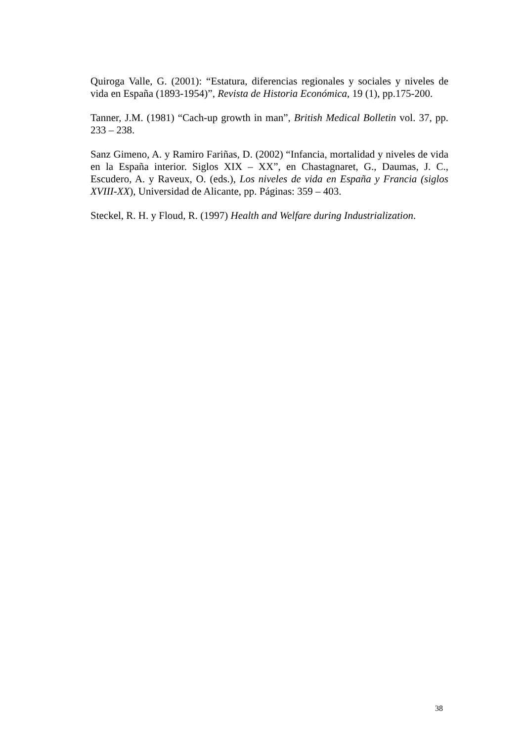Quiroga Valle, G. (2001): “Estatura, diferencias regionales y sociales y niveles de vida en España (1893-1954)”, Revista de Historia Económica, 19 (1), pp.175-200.
Tanner, J.M. (1981) “Cach-up growth in man”, British Medical Bolletin vol. 37, pp. 233 – 238.
Sanz Gimeno, A. y Ramiro Fariñas, D. (2002) “Infancia, mortalidad y niveles de vida en la España interior. Siglos XIX – XX”, en Chastagnaret, G., Daumas, J. C., Escudero, A. y Raveux, O. (eds.), Los niveles de vida en España y Francia (siglos XVIII-XX), Universidad de Alicante, pp. Páginas: 359 – 403.
Steckel, R. H. y Floud, R. (1997) Health and Welfare during Industrialization.
38